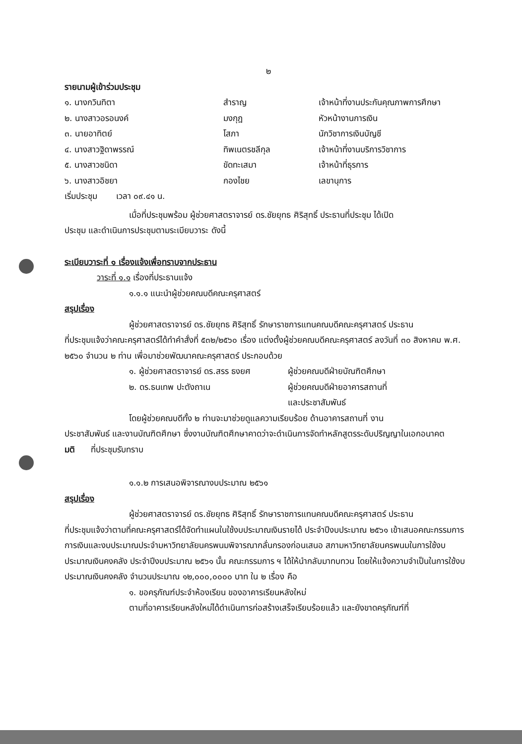๒
รายนามผู้เข้าร่วมประชุม
๑. นางกวินทิตา สำราญ เจ้าหน้าที่งานประกันคุณภาพการศึกษา
๒. นางสาวอรอนงค์ มงกุฎ หัวหน้างานการเงิน
๓. นายอาทิตย์ โสภา นักวิชาการเงินบัญชี
๔. นางสาวฐิดาพรรณ์ ทิพเนตรชลีกุล เจ้าหน้าที่งานบริการวิชาการ
๕. นางสาวชนิดา ขัดทะเสมา เจ้าหน้าที่ธุรการ
๖. นางสาวอิชยา กองไชย เลขานุการ
เริ่มประชุม เวลา ๐๙.๔๑ น.
เมื่อที่ประชุมพร้อม ผู้ช่วยศาสตราจารย์ ดร.ชัยยุทธ ศิริสุทธิ์ ประธานที่ประชุม ได้เปิด
ประชุม และดำเนินการประชุมตามระเบียบวาระ ดังนี้
ระเบียบวาระที่ ๑ เรื่องแจ้งเพื่อทราบจากประธาน
วาระที่ ๑.๑ เรื่องที่ประธานแจ้ง
๑.๑.๑ แนะนำผู้ช่วยคณบดีคณะครุศาสตร์
สรุปเรื่อง
ผู้ช่วยศาสตราจารย์ ดร.ชัยยุทธ ศิริสุทธิ์ รักษาราชการแทนคณบดีคณะครุศาสตร์ ประธาน
ที่ประชุมแจ้งว่าคณะครุศาสตร์ได้ทำคำสั่งที่ ๕๓๒/๒๕๖๐ เรื่อง แต่งตั้งผู้ช่วยคณบดีคณะครุศาสตร์ ลงวันที่ ๓๐ สิงหาคม พ.ศ. ๒๕๖๐ จำนวน ๒ ท่าน เพื่อมาช่วยพัฒนาคณะครุศาสตร์ ประกอบด้วย
๑. ผู้ช่วยศาสตราจารย์ ดร.สรร ธงยศ ผู้ช่วยคณบดีฝ่ายบัณฑิตศึกษา
๒. ดร.ธนเทพ ปะตังถาเน ผู้ช่วยคณบดีฝ่ายอาคารสถานที่
และประชาสัมพันธ์
โดยผู้ช่วยคณบดีทั้ง ๒ ท่านจะมาช่วยดูแลความเรียบร้อย ด้านอาคารสถานที่ งาน
ประชาสัมพันธ์ และงานบัณฑิตศึกษา ซึ่งงานบัณฑิตศึกษาคาดว่าจะดำเนินการจัดทำหลักสูตรระดับปริญญาในเอกอนาคต
มติ ที่ประชุมรับทราบ
๑.๑.๒ การเสนอพิจารณางบประมาณ ๒๕๖๑
สรุปเรื่อง
ผู้ช่วยศาสตราจารย์ ดร.ชัยยุทธ ศิริสุทธิ์ รักษาราชการแทนคณบดีคณะครุศาสตร์ ประธาน
ที่ประชุมแจ้งว่าตามที่คณะครุศาสตร์ได้จัดทำแผนในใช้งบประมาณเงินรายได้ ประจำปีงบประมาณ ๒๕๖๑ เข้าเสนอคณะกรรมการการเงินและงบประมาณประจำมหาวิทยาลัยนครพนมพิจารณากลั่นกรองก่อนเสนอ สภามหาวิทยาลัยนครพนมในการใช้งบประมาณเงินคงคลัง ประจำปีงบประมาณ ๒๕๖๑ นั้น คณะกรรมการ ฯ ได้ให้นำกลับมาทบทวน โดยให้แจ้งความจำเป็นในการใช้งบประมาณเงินคงคลัง จำนวนประมาณ ๑๒,๐๐๐,๐๐๐๐ บาท ใน ๒ เรื่อง คือ
๑. ขอครุภัณฑ์ประจำห้องเรียน ของอาคารเรียนหลังใหม่
ตามที่อาคารเรียนหลังใหม่ได้ดำเนินการก่อสร้างเสร็จเรียบร้อยแล้ว และยังขาดครุภัณฑ์ที่